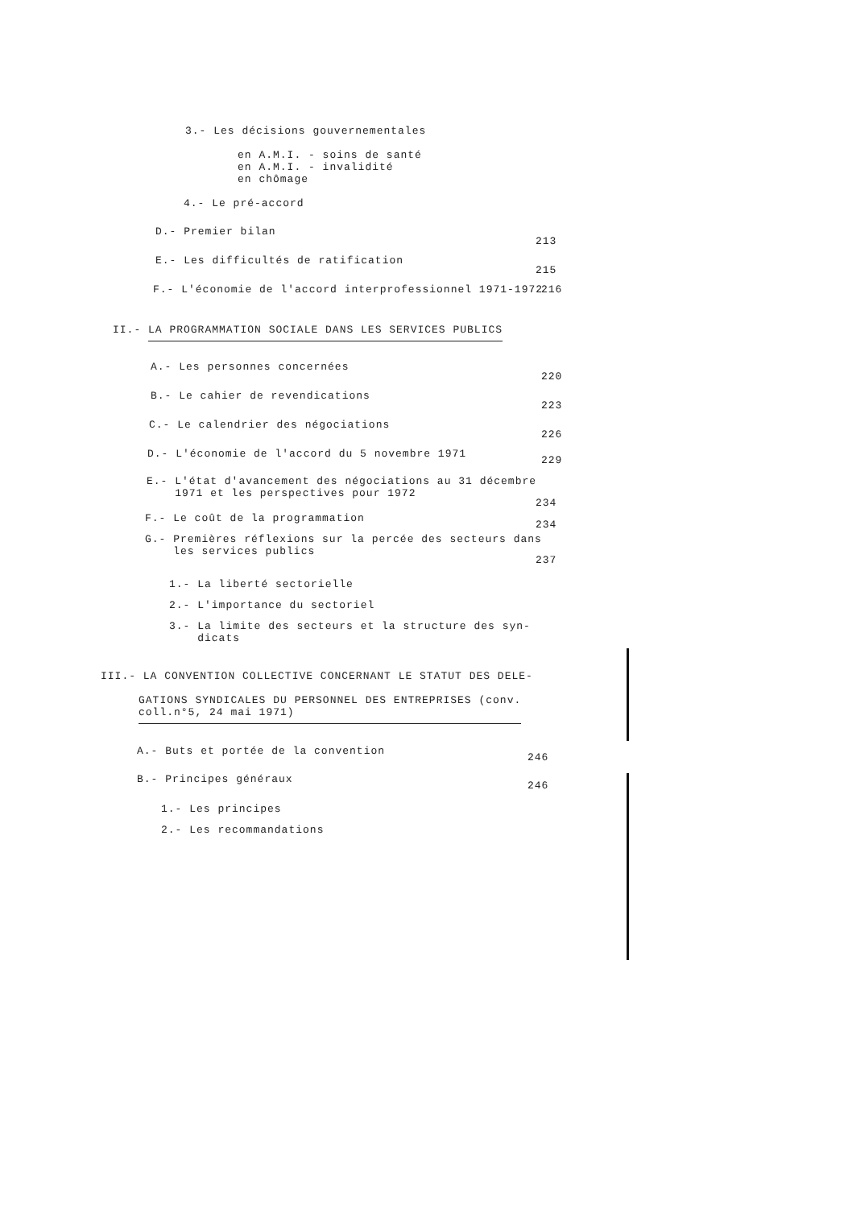3.- Les décisions gouvernementales
en A.M.I. - soins de santé
en A.M.I. - invalidité
en chômage
4.- Le pré-accord
D.- Premier bilan
213
E.- Les difficultés de ratification
215
F.- L'économie de l'accord interprofessionnel 1971-1972 216
II.- LA PROGRAMMATION SOCIALE DANS LES SERVICES PUBLICS
A.- Les personnes concernées
220
B.- Le cahier de revendications
223
C.- Le calendrier des négociations
226
D.- L'économie de l'accord du 5 novembre 1971
229
E.- L'état d'avancement des négociations au 31 décembre
1971 et les perspectives pour 1972
234
F.- Le coût de la programmation
234
G.- Premières réflexions sur la percée des secteurs dans
les services publics
237
1.- La liberté sectorielle
2.- L'importance du sectoriel
3.- La limite des secteurs et la structure des syn-
dicats
III.- LA CONVENTION COLLECTIVE CONCERNANT LE STATUT DES DELE-
GATIONS SYNDICALES DU PERSONNEL DES ENTREPRISES (conv.
coll.n°5, 24 mai 1971)
A.- Buts et portée de la convention
246
B.- Principes généraux
246
1.- Les principes
2.- Les recommandations